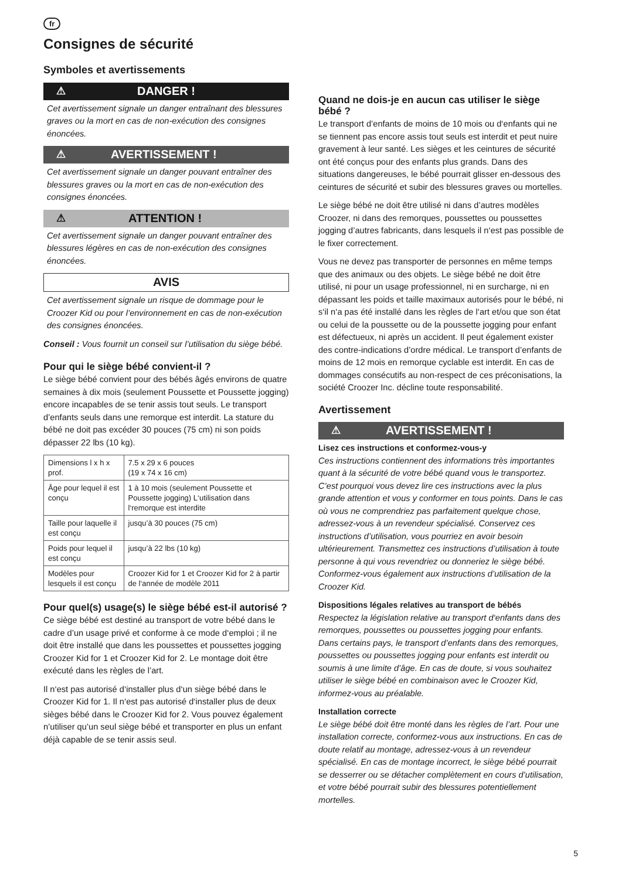fr
Consignes de sécurité
Symboles et avertissements
⚠ DANGER !
Cet avertissement signale un danger entraînant des blessures graves ou la mort en cas de non-exécution des consignes énoncées.
⚠ AVERTISSEMENT !
Cet avertissement signale un danger pouvant entraîner des blessures graves ou la mort en cas de non-exécution des consignes énoncées.
⚠ ATTENTION !
Cet avertissement signale un danger pouvant entraîner des blessures légères en cas de non-exécution des consignes énoncées.
AVIS
Cet avertissement signale un risque de dommage pour le Croozer Kid ou pour l’environnement en cas de non-exécution des consignes énoncées.
Conseil : Vous fournit un conseil sur l’utilisation du siège bébé.
Pour qui le siège bébé convient-il ?
Le siège bébé convient pour des bébés âgés environs de quatre semaines à dix mois (seulement Poussette et Poussette jogging) encore incapables de se tenir assis tout seuls. Le transport d’enfants seuls dans une remorque est interdit. La stature du bébé ne doit pas excéder 30 pouces (75 cm) ni son poids dépasser 22 lbs (10 kg).
| Dimensions l x h x prof. | 7.5 x 29 x 6 pouces (19 x 74 x 16 cm) |
| Âge pour lequel il est conçu | 1 à 10 mois (seulement Poussette et Poussette jogging) L‘utilisation dans l‘remorque est interdite |
| Taille pour laquelle il est conçu | jusqu’à 30 pouces (75 cm) |
| Poids pour lequel il est conçu | jusqu’à 22 lbs (10 kg) |
| Modèles pour lesquels il est conçu | Croozer Kid for 1 et Croozer Kid for 2 à partir de l‘année de modèle 2011 |
Pour quel(s) usage(s) le siège bébé est-il autorisé ?
Ce siège bébé est destiné au transport de votre bébé dans le cadre d’un usage privé et conforme à ce mode d‘emploi ; il ne doit être installé que dans les poussettes et poussettes jogging Croozer Kid for 1 et Croozer Kid for 2. Le montage doit être exécuté dans les règles de l’art.
Il n‘est pas autorisé d‘installer plus d‘un siège bébé dans le Croozer Kid for 1. Il n‘est pas autorisé d‘installer plus de deux sièges bébé dans le Croozer Kid for 2. Vous pouvez également n’utiliser qu’un seul siège bébé et transporter en plus un enfant déjà capable de se tenir assis seul.
Quand ne dois-je en aucun cas utiliser le siège bébé ?
Le transport d’enfants de moins de 10 mois ou d‘enfants qui ne se tiennent pas encore assis tout seuls est interdit et peut nuire gravement à leur santé. Les sièges et les ceintures de sécurité ont été conçus pour des enfants plus grands. Dans des situations dangereuses, le bébé pourrait glisser en-dessous des ceintures de sécurité et subir des blessures graves ou mortelles.
Le siège bébé ne doit être utilisé ni dans d’autres modèles Croozer, ni dans des remorques, poussettes ou poussettes jogging d’autres fabricants, dans lesquels il n‘est pas possible de le fixer correctement.
Vous ne devez pas transporter de personnes en même temps que des animaux ou des objets. Le siège bébé ne doit être utilisé, ni pour un usage professionnel, ni en surcharge, ni en dépassant les poids et taille maximaux autorisés pour le bébé, ni s‘il n‘a pas été installé dans les règles de l‘art et/ou que son état ou celui de la poussette ou de la poussette jogging pour enfant est défectueux, ni après un accident. Il peut également exister des contre-indications d’ordre médical. Le transport d’enfants de moins de 12 mois en remorque cyclable est interdit. En cas de dommages consécutifs au non-respect de ces préconisations, la société Croozer Inc. décline toute responsabilité.
Avertissement
⚠ AVERTISSEMENT !
Lisez ces instructions et conformez-vous-y
Ces instructions contiennent des informations très importantes quant à la sécurité de votre bébé quand vous le transportez. C’est pourquoi vous devez lire ces instructions avec la plus grande attention et vous y conformer en tous points. Dans le cas où vous ne comprendriez pas parfaitement quelque chose, adressez-vous à un revendeur spécialisé. Conservez ces instructions d’utilisation, vous pourriez en avoir besoin ultérieurement. Transmettez ces instructions d’utilisation à toute personne à qui vous revendriez ou donneriez le siège bébé. Conformez-vous également aux instructions d’utilisation de la Croozer Kid.
Dispositions légales relatives au transport de bébés
Respectez la législation relative au transport d‘enfants dans des remorques, poussettes ou poussettes jogging pour enfants. Dans certains pays, le transport d’enfants dans des remorques, poussettes ou poussettes jogging pour enfants est interdit ou soumis à une limite d’âge. En cas de doute, si vous souhaitez utiliser le siège bébé en combinaison avec le Croozer Kid, informez-vous au préalable.
Installation correcte
Le siège bébé doit être monté dans les règles de l’art. Pour une installation correcte, conformez-vous aux instructions. En cas de doute relatif au montage, adressez-vous à un revendeur spécialisé. En cas de montage incorrect, le siège bébé pourrait se desserrer ou se détacher complètement en cours d’utilisation, et votre bébé pourrait subir des blessures potentiellement mortelles.
5